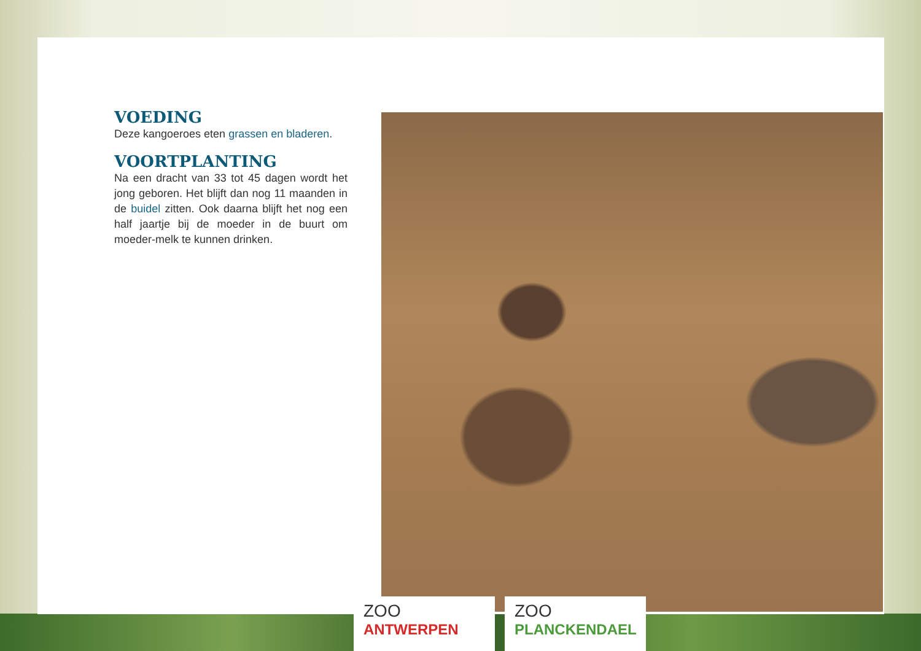VOEDING
Deze kangoeroes eten grassen en bladeren.
VOORTPLANTING
Na een dracht van 33 tot 45 dagen wordt het jong geboren. Het blijft dan nog 11 maanden in de buidel zitten. Ook daarna blijft het nog een half jaartje bij de moeder in de buurt om moeder-melk te kunnen drinken.
ZOO
ANTWERPEN
ZOO
PLANCKENDAEL